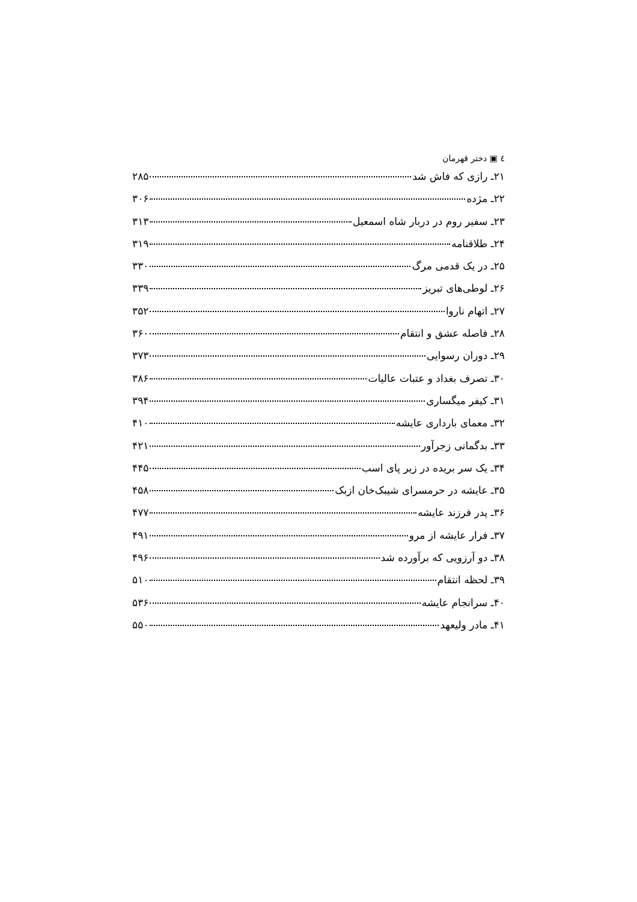٤ ▣ دختر قهرمان
۲۱ـ رازی که فاش شد ۲۸۵
۲۲ـ مژده ۳۰۶
۲۳ـ سفیر روم در دربار شاه اسمعیل ۳۱۳
۲۴ـ طلاقنامه ۳۱۹
۲۵ـ در یک قدمی مرگ ۳۳۰
۲۶ـ لوطی‌های تبریز ۳۳۹
۲۷ـ اتهام ناروا ۳۵۲
۲۸ـ فاصله عشق و انتقام ۳۶۰
۲۹ـ دوران رسوایی ۳۷۳
۳۰ـ تصرف بغداد و عتبات عالیات ۳۸۶
۳۱ـ کیفر میگساری ۳۹۴
۳۲ـ معمای بارداری عایشه ۴۱۰
۳۳ـ بدگمانی زجرآور ۴۲۱
۳۴ـ یک سر بریده در زیر پای اسب ۴۴۵
۳۵ـ عایشه در حرمسرای شیبک‌خان ازبک ۴۵۸
۳۶ـ پدر فرزند عایشه ۴۷۷
۳۷ـ فرار عایشه از مرو ۴۹۱
۳۸ـ دو آرزویی که برآورده شد ۴۹۶
۳۹ـ لحظه انتقام ۵۱۰
۴۰ـ سرانجام عایشه ۵۳۶
۴۱ـ مادر ولیعهد ۵۵۰